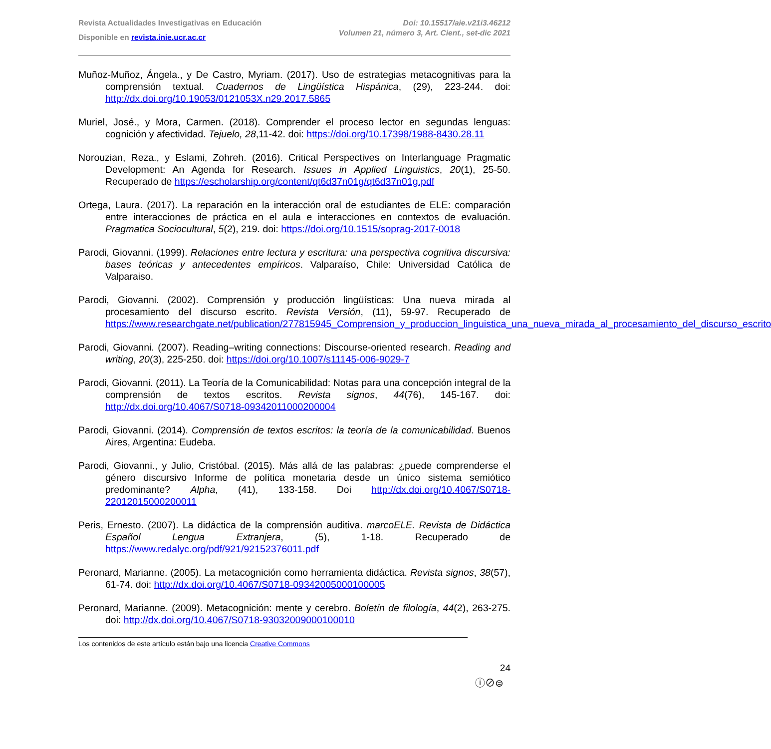Revista Actualidades Investigativas en Educación
Disponible en revista.inie.ucr.ac.cr
Doi: 10.15517/aie.v21i3.46212
Volumen 21, número 3, Art. Cient., set-dic 2021
Muñoz-Muñoz, Ángela., y De Castro, Myriam. (2017). Uso de estrategias metacognitivas para la comprensión textual. Cuadernos de Lingüística Hispánica, (29), 223-244. doi: http://dx.doi.org/10.19053/0121053X.n29.2017.5865
Muriel, José., y Mora, Carmen. (2018). Comprender el proceso lector en segundas lenguas: cognición y afectividad. Tejuelo, 28,11-42. doi: https://doi.org/10.17398/1988-8430.28.11
Norouzian, Reza., y Eslami, Zohreh. (2016). Critical Perspectives on Interlanguage Pragmatic Development: An Agenda for Research. Issues in Applied Linguistics, 20(1), 25-50. Recuperado de https://escholarship.org/content/qt6d37n01g/qt6d37n01g.pdf
Ortega, Laura. (2017). La reparación en la interacción oral de estudiantes de ELE: comparación entre interacciones de práctica en el aula e interacciones en contextos de evaluación. Pragmatica Sociocultural, 5(2), 219. doi: https://doi.org/10.1515/soprag-2017-0018
Parodi, Giovanni. (1999). Relaciones entre lectura y escritura: una perspectiva cognitiva discursiva: bases teóricas y antecedentes empíricos. Valparaíso, Chile: Universidad Católica de Valparaiso.
Parodi, Giovanni. (2002). Comprensión y producción lingüísticas: Una nueva mirada al procesamiento del discurso escrito. Revista Versión, (11), 59-97. Recuperado de https://www.researchgate.net/publication/277815945_Comprension_y_produccion_linguistica_una_nueva_mirada_al_procesamiento_del_discurso_escrito
Parodi, Giovanni. (2007). Reading–writing connections: Discourse-oriented research. Reading and writing, 20(3), 225-250. doi: https://doi.org/10.1007/s11145-006-9029-7
Parodi, Giovanni. (2011). La Teoría de la Comunicabilidad: Notas para una concepción integral de la comprensión de textos escritos. Revista signos, 44(76), 145-167. doi: http://dx.doi.org/10.4067/S0718-09342011000200004
Parodi, Giovanni. (2014). Comprensión de textos escritos: la teoría de la comunicabilidad. Buenos Aires, Argentina: Eudeba.
Parodi, Giovanni., y Julio, Cristóbal. (2015). Más allá de las palabras: ¿puede comprenderse el género discursivo Informe de política monetaria desde un único sistema semiótico predominante? Alpha, (41), 133-158. Doi http://dx.doi.org/10.4067/S0718-22012015000200011
Peris, Ernesto. (2007). La didáctica de la comprensión auditiva. marcoELE. Revista de Didáctica Español Lengua Extranjera, (5), 1-18. Recuperado de https://www.redalyc.org/pdf/921/92152376011.pdf
Peronard, Marianne. (2005). La metacognición como herramienta didáctica. Revista signos, 38(57), 61-74. doi: http://dx.doi.org/10.4067/S0718-09342005000100005
Peronard, Marianne. (2009). Metacognición: mente y cerebro. Boletín de filología, 44(2), 263-275. doi: http://dx.doi.org/10.4067/S0718-93032009000100010
Los contenidos de este artículo están bajo una licencia Creative Commons
ⓘ⊘⊜
24